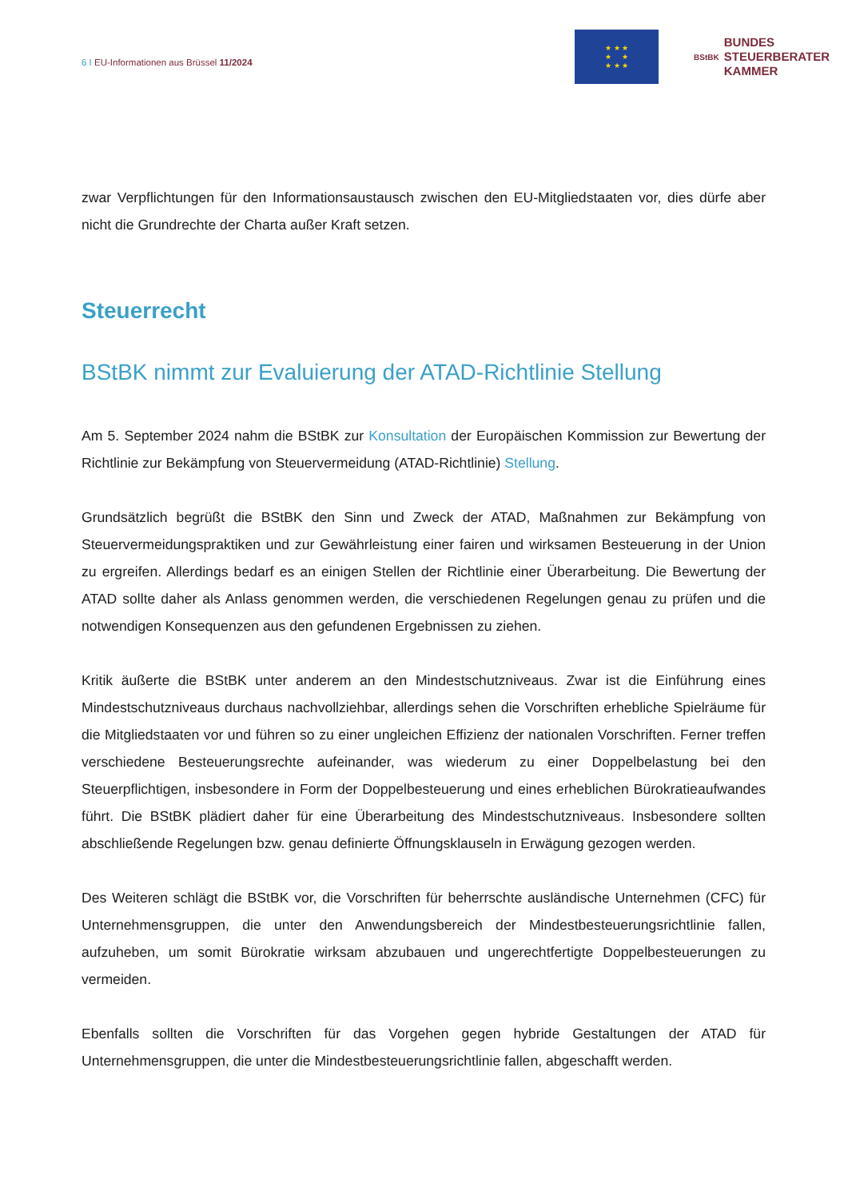6 I EU-Informationen aus Brüssel 11/2024
★ ★ ★
★ ★
★ ★ ★
BStBK
BUNDES
STEUERBERATER
KAMMER
zwar Verpflichtungen für den Informationsaustausch zwischen den EU-Mitgliedstaaten vor, dies dürfe aber nicht die Grundrechte der Charta außer Kraft setzen.
Steuerrecht
BStBK nimmt zur Evaluierung der ATAD-Richtlinie Stellung
Am 5. September 2024 nahm die BStBK zur Konsultation der Europäischen Kommission zur Bewertung der Richtlinie zur Bekämpfung von Steuervermeidung (ATAD-Richtlinie) Stellung.
Grundsätzlich begrüßt die BStBK den Sinn und Zweck der ATAD, Maßnahmen zur Bekämpfung von Steuervermeidungspraktiken und zur Gewährleistung einer fairen und wirksamen Besteuerung in der Union zu ergreifen. Allerdings bedarf es an einigen Stellen der Richtlinie einer Überarbeitung. Die Bewertung der ATAD sollte daher als Anlass genommen werden, die verschiedenen Regelungen genau zu prüfen und die notwendigen Konsequenzen aus den gefundenen Ergebnissen zu ziehen.
Kritik äußerte die BStBK unter anderem an den Mindestschutzniveaus. Zwar ist die Einführung eines Mindestschutzniveaus durchaus nachvollziehbar, allerdings sehen die Vorschriften erhebliche Spielräume für die Mitgliedstaaten vor und führen so zu einer ungleichen Effizienz der nationalen Vorschriften. Ferner treffen verschiedene Besteuerungsrechte aufeinander, was wiederum zu einer Doppelbelastung bei den Steuerpflichtigen, insbesondere in Form der Doppelbesteuerung und eines erheblichen Bürokratieaufwandes führt. Die BStBK plädiert daher für eine Überarbeitung des Mindestschutzniveaus. Insbesondere sollten abschließende Regelungen bzw. genau definierte Öffnungsklauseln in Erwägung gezogen werden.
Des Weiteren schlägt die BStBK vor, die Vorschriften für beherrschte ausländische Unternehmen (CFC) für Unternehmensgruppen, die unter den Anwendungsbereich der Mindestbesteuerungsrichtlinie fallen, aufzuheben, um somit Bürokratie wirksam abzubauen und ungerechtfertigte Doppelbesteuerungen zu vermeiden.
Ebenfalls sollten die Vorschriften für das Vorgehen gegen hybride Gestaltungen der ATAD für Unternehmensgruppen, die unter die Mindestbesteuerungsrichtlinie fallen, abgeschafft werden.